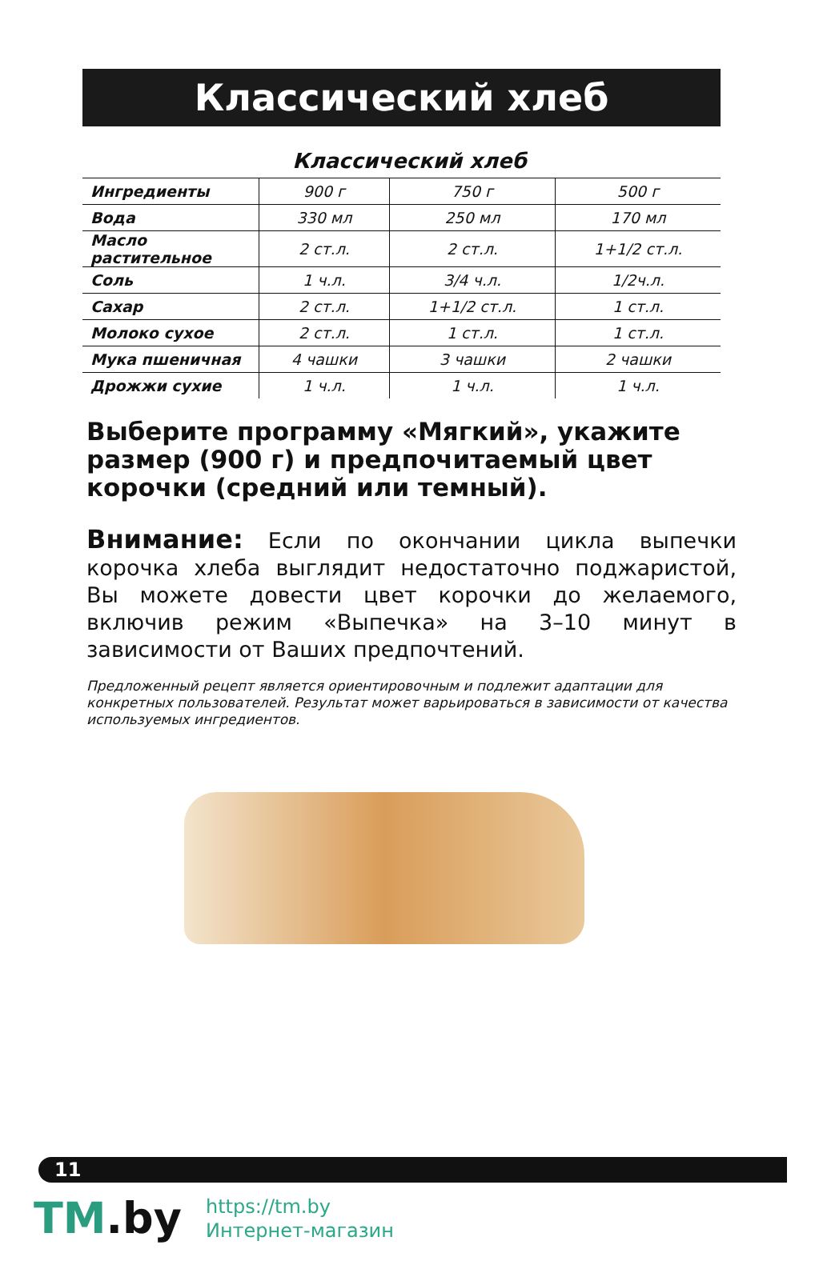Классический хлеб
Классический хлеб
| Ингредиенты | 900 г | 750 г | 500 г |
| Вода | 330 мл | 250 мл | 170 мл |
| Масло растительное | 2 ст.л. | 2 ст.л. | 1+1/2 ст.л. |
| Соль | 1 ч.л. | 3/4 ч.л. | 1/2ч.л. |
| Сахар | 2 ст.л. | 1+1/2 ст.л. | 1 ст.л. |
| Молоко сухое | 2 ст.л. | 1 ст.л. | 1 ст.л. |
| Мука пшеничная | 4 чашки | 3 чашки | 2 чашки |
| Дрожжи сухие | 1 ч.л. | 1 ч.л. | 1 ч.л. |
Выберите программу «Мягкий», укажите размер (900 г) и предпочитаемый цвет корочки (средний или темный).
Внимание: Если по окончании цикла выпечки корочка хлеба выглядит недостаточно поджаристой, Вы можете довести цвет корочки до желаемого, включив режим «Выпечка» на 3–10 минут в зависимости от Ваших предпочтений.
Предложенный рецепт является ориентировочным и подлежит адаптации для конкретных пользователей. Результат может варьироваться в зависимости от качества используемых ингредиентов.
11
TM.by
https://tm.by
Интернет-магазин